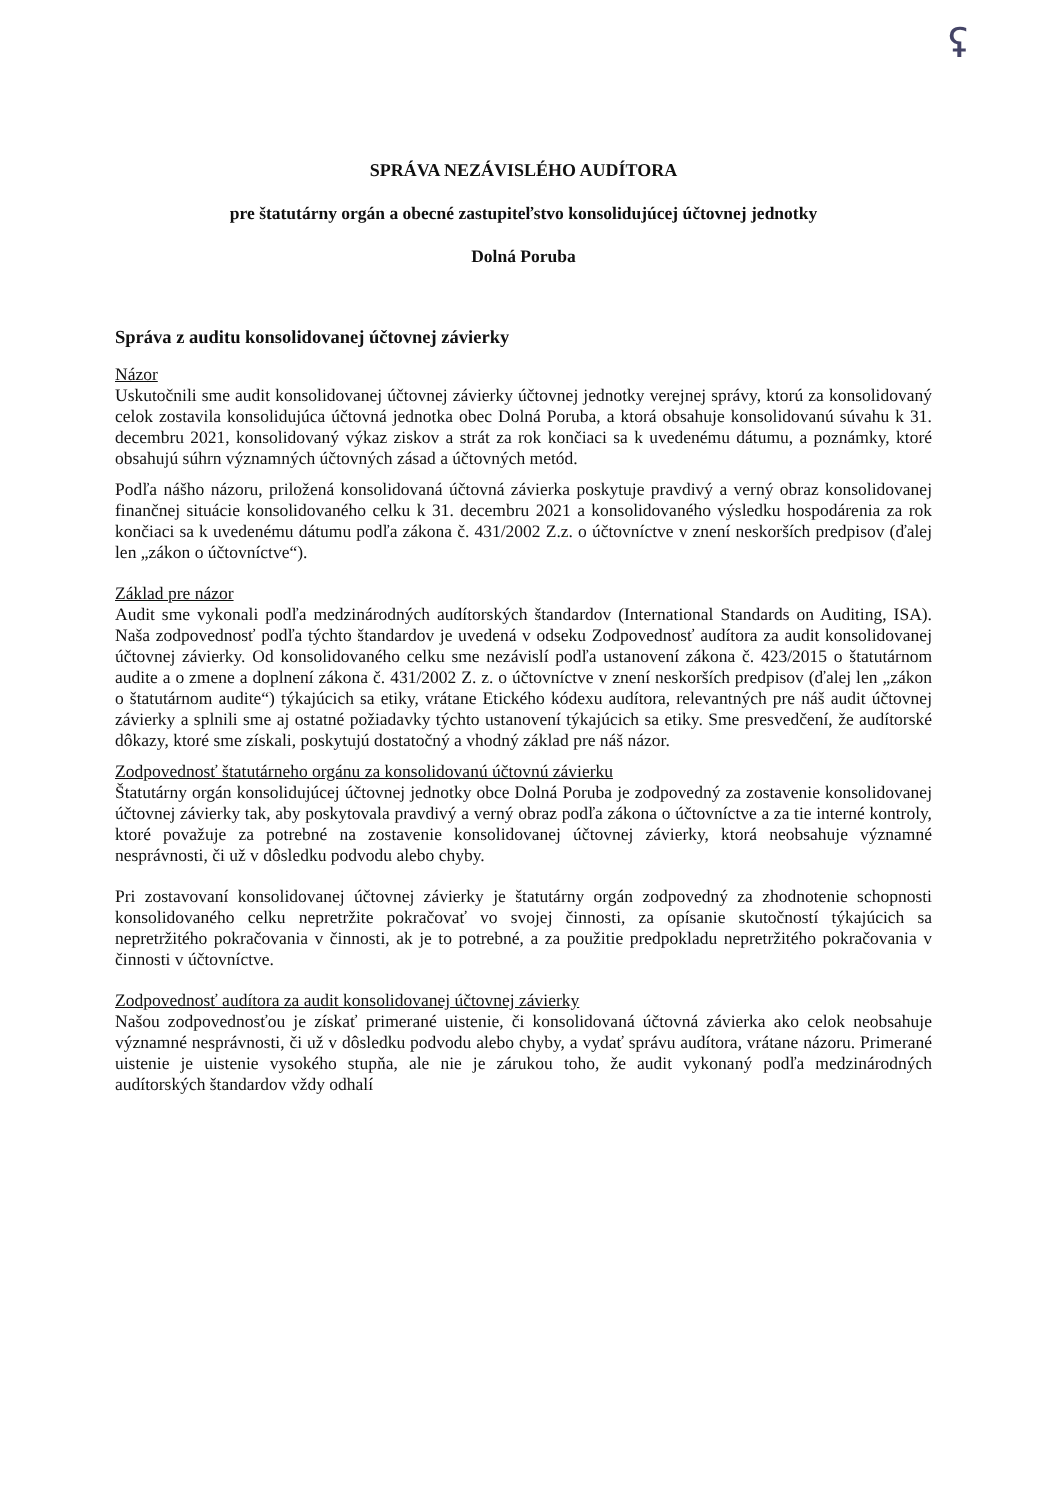ʢ
SPRÁVA NEZÁVISLÉHO AUDÍTORA
pre štatutárny orgán a obecné zastupiteľstvo konsolidujúcej účtovnej jednotky
Dolná Poruba
Správa z auditu konsolidovanej účtovnej závierky
Názor
Uskutočnili sme audit konsolidovanej účtovnej závierky účtovnej jednotky verejnej správy, ktorú za konsolidovaný celok zostavila konsolidujúca účtovná jednotka obec Dolná Poruba, a ktorá obsahuje konsolidovanú súvahu k 31. decembru 2021, konsolidovaný výkaz ziskov a strát za rok končiaci sa k uvedenému dátumu, a poznámky, ktoré obsahujú súhrn významných účtovných zásad a účtovných metód.
Podľa nášho názoru, priložená konsolidovaná účtovná závierka poskytuje pravdivý a verný obraz konsolidovanej finančnej situácie konsolidovaného celku k 31. decembru 2021 a konsolidovaného výsledku hospodárenia za rok končiaci sa k uvedenému dátumu podľa zákona č. 431/2002 Z.z. o účtovníctve v znení neskorších predpisov (ďalej len „zákon o účtovníctve“).
Základ pre názor
Audit sme vykonali podľa medzinárodných audítorských štandardov (International Standards on Auditing, ISA). Naša zodpovednosť podľa týchto štandardov je uvedená v odseku Zodpovednosť audítora za audit konsolidovanej účtovnej závierky. Od konsolidovaného celku sme nezávislí podľa ustanovení zákona č. 423/2015 o štatutárnom audite a o zmene a doplnení zákona č. 431/2002 Z. z. o účtovníctve v znení neskorších predpisov (ďalej len „zákon o štatutárnom audite“) týkajúcich sa etiky, vrátane Etického kódexu audítora, relevantných pre náš audit účtovnej závierky a splnili sme aj ostatné požiadavky týchto ustanovení týkajúcich sa etiky. Sme presvedčení, že audítorské dôkazy, ktoré sme získali, poskytujú dostatočný a vhodný základ pre náš názor.
Zodpovednosť štatutárneho orgánu za konsolidovanú účtovnú závierku
Štatutárny orgán konsolidujúcej účtovnej jednotky obce Dolná Poruba je zodpovedný za zostavenie konsolidovanej účtovnej závierky tak, aby poskytovala pravdivý a verný obraz podľa zákona o účtovníctve a za tie interné kontroly, ktoré považuje za potrebné na zostavenie konsolidovanej účtovnej závierky, ktorá neobsahuje významné nesprávnosti, či už v dôsledku podvodu alebo chyby.
Pri zostavovaní konsolidovanej účtovnej závierky je štatutárny orgán zodpovedný za zhodnotenie schopnosti konsolidovaného celku nepretržite pokračovať vo svojej činnosti, za opísanie skutočností týkajúcich sa nepretržitého pokračovania v činnosti, ak je to potrebné, a za použitie predpokladu nepretržitého pokračovania v činnosti v účtovníctve.
Zodpovednosť audítora za audit konsolidovanej účtovnej závierky
Našou zodpovednosťou je získať primerané uistenie, či konsolidovaná účtovná závierka ako celok neobsahuje významné nesprávnosti, či už v dôsledku podvodu alebo chyby, a vydať správu audítora, vrátane názoru. Primerané uistenie je uistenie vysokého stupňa, ale nie je zárukou toho, že audit vykonaný podľa medzinárodných audítorských štandardov vždy odhalí